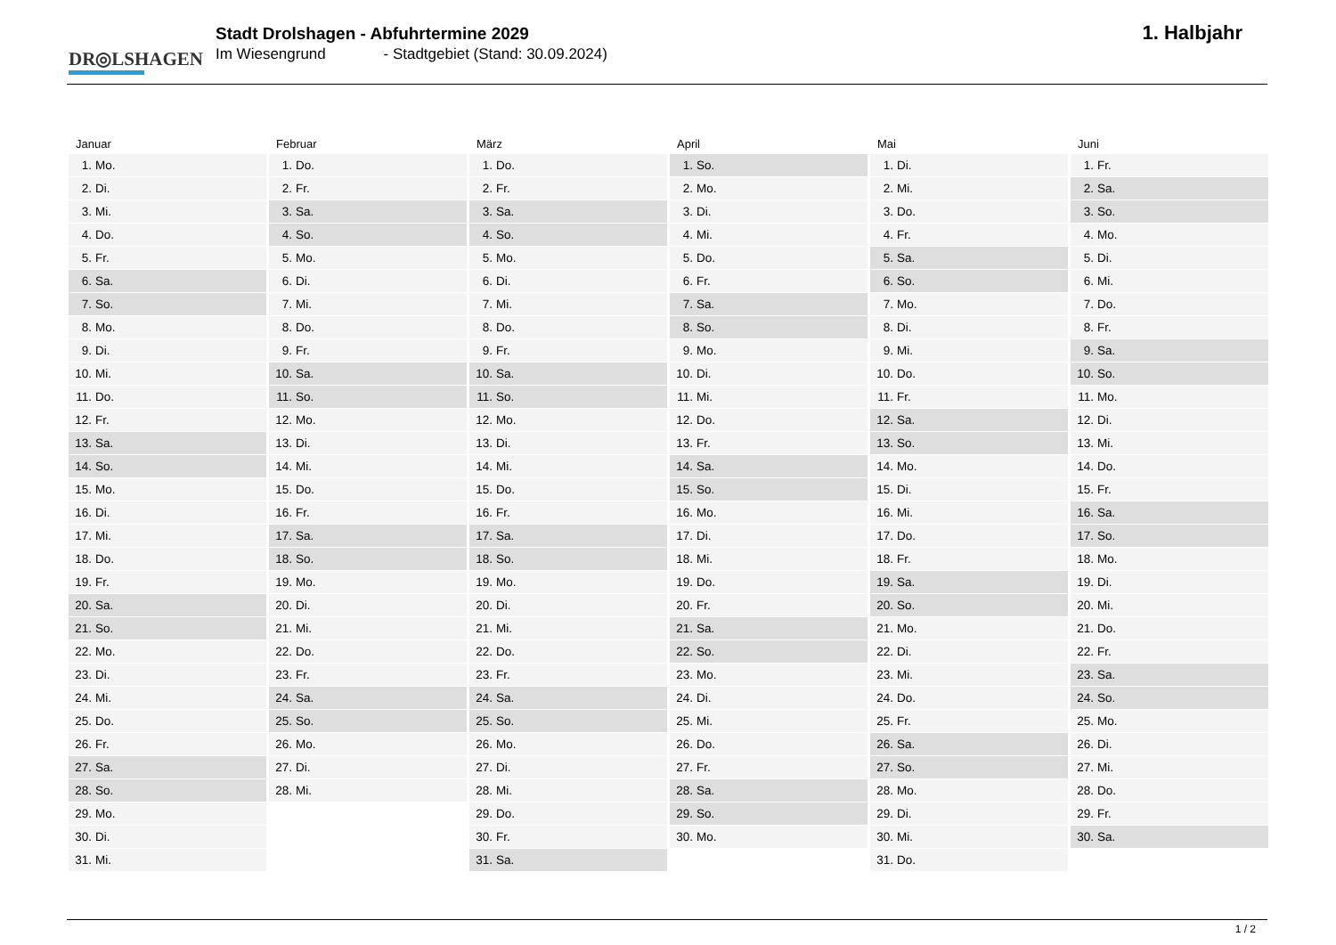DR◎LSHAGEN
Stadt Drolshagen - Abfuhrtermine 2029
Im Wiesengrund - Stadtgebiet (Stand: 30.09.2024)
1. Halbjahr
Januar
| 1. | Mo. |
| 2. | Di. |
| 3. | Mi. |
| 4. | Do. |
| 5. | Fr. |
| 6. | Sa. |
| 7. | So. |
| 8. | Mo. |
| 9. | Di. |
| 10. | Mi. |
| 11. | Do. |
| 12. | Fr. |
| 13. | Sa. |
| 14. | So. |
| 15. | Mo. |
| 16. | Di. |
| 17. | Mi. |
| 18. | Do. |
| 19. | Fr. |
| 20. | Sa. |
| 21. | So. |
| 22. | Mo. |
| 23. | Di. |
| 24. | Mi. |
| 25. | Do. |
| 26. | Fr. |
| 27. | Sa. |
| 28. | So. |
| 29. | Mo. |
| 30. | Di. |
| 31. | Mi. |
Februar
| 1. | Do. |
| 2. | Fr. |
| 3. | Sa. |
| 4. | So. |
| 5. | Mo. |
| 6. | Di. |
| 7. | Mi. |
| 8. | Do. |
| 9. | Fr. |
| 10. | Sa. |
| 11. | So. |
| 12. | Mo. |
| 13. | Di. |
| 14. | Mi. |
| 15. | Do. |
| 16. | Fr. |
| 17. | Sa. |
| 18. | So. |
| 19. | Mo. |
| 20. | Di. |
| 21. | Mi. |
| 22. | Do. |
| 23. | Fr. |
| 24. | Sa. |
| 25. | So. |
| 26. | Mo. |
| 27. | Di. |
| 28. | Mi. |
März
| 1. | Do. |
| 2. | Fr. |
| 3. | Sa. |
| 4. | So. |
| 5. | Mo. |
| 6. | Di. |
| 7. | Mi. |
| 8. | Do. |
| 9. | Fr. |
| 10. | Sa. |
| 11. | So. |
| 12. | Mo. |
| 13. | Di. |
| 14. | Mi. |
| 15. | Do. |
| 16. | Fr. |
| 17. | Sa. |
| 18. | So. |
| 19. | Mo. |
| 20. | Di. |
| 21. | Mi. |
| 22. | Do. |
| 23. | Fr. |
| 24. | Sa. |
| 25. | So. |
| 26. | Mo. |
| 27. | Di. |
| 28. | Mi. |
| 29. | Do. |
| 30. | Fr. |
| 31. | Sa. |
April
| 1. | So. |
| 2. | Mo. |
| 3. | Di. |
| 4. | Mi. |
| 5. | Do. |
| 6. | Fr. |
| 7. | Sa. |
| 8. | So. |
| 9. | Mo. |
| 10. | Di. |
| 11. | Mi. |
| 12. | Do. |
| 13. | Fr. |
| 14. | Sa. |
| 15. | So. |
| 16. | Mo. |
| 17. | Di. |
| 18. | Mi. |
| 19. | Do. |
| 20. | Fr. |
| 21. | Sa. |
| 22. | So. |
| 23. | Mo. |
| 24. | Di. |
| 25. | Mi. |
| 26. | Do. |
| 27. | Fr. |
| 28. | Sa. |
| 29. | So. |
| 30. | Mo. |
Mai
| 1. | Di. |
| 2. | Mi. |
| 3. | Do. |
| 4. | Fr. |
| 5. | Sa. |
| 6. | So. |
| 7. | Mo. |
| 8. | Di. |
| 9. | Mi. |
| 10. | Do. |
| 11. | Fr. |
| 12. | Sa. |
| 13. | So. |
| 14. | Mo. |
| 15. | Di. |
| 16. | Mi. |
| 17. | Do. |
| 18. | Fr. |
| 19. | Sa. |
| 20. | So. |
| 21. | Mo. |
| 22. | Di. |
| 23. | Mi. |
| 24. | Do. |
| 25. | Fr. |
| 26. | Sa. |
| 27. | So. |
| 28. | Mo. |
| 29. | Di. |
| 30. | Mi. |
| 31. | Do. |
Juni
| 1. | Fr. |
| 2. | Sa. |
| 3. | So. |
| 4. | Mo. |
| 5. | Di. |
| 6. | Mi. |
| 7. | Do. |
| 8. | Fr. |
| 9. | Sa. |
| 10. | So. |
| 11. | Mo. |
| 12. | Di. |
| 13. | Mi. |
| 14. | Do. |
| 15. | Fr. |
| 16. | Sa. |
| 17. | So. |
| 18. | Mo. |
| 19. | Di. |
| 20. | Mi. |
| 21. | Do. |
| 22. | Fr. |
| 23. | Sa. |
| 24. | So. |
| 25. | Mo. |
| 26. | Di. |
| 27. | Mi. |
| 28. | Do. |
| 29. | Fr. |
| 30. | Sa. |
1 / 2